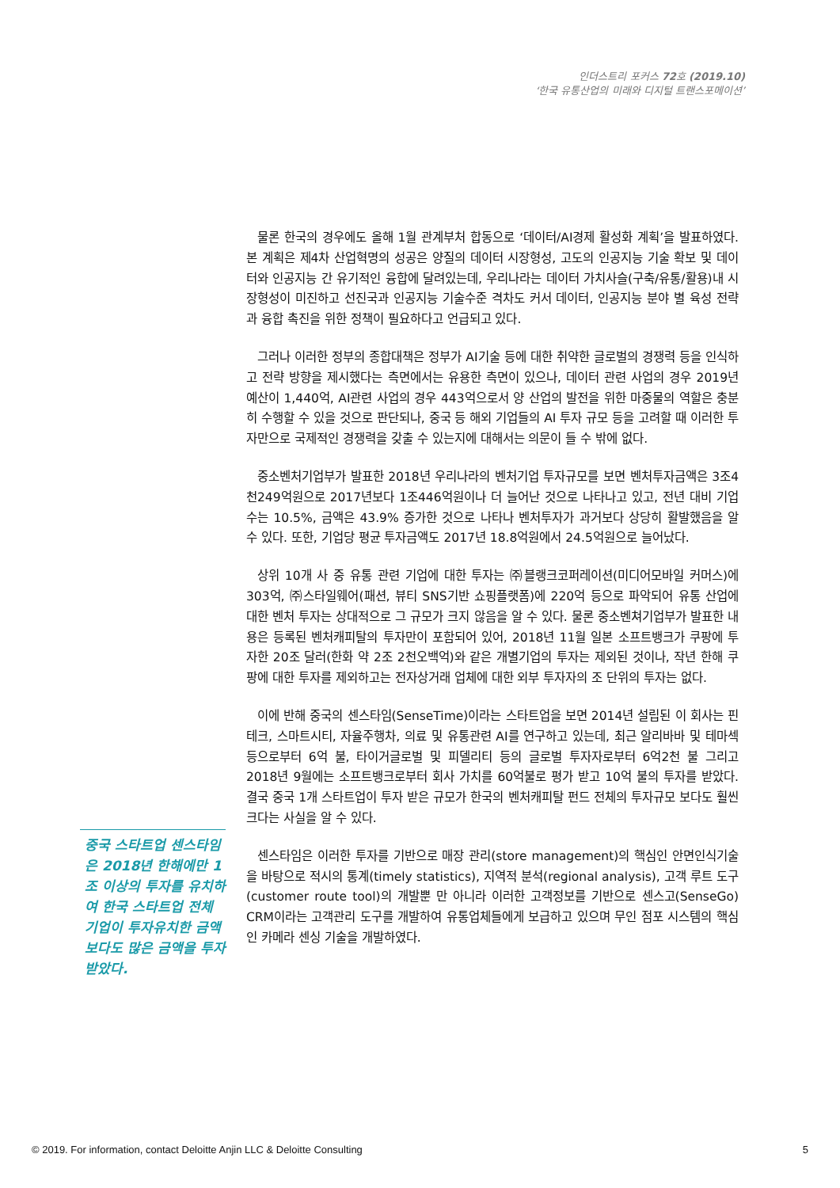인더스트리 포커스 72호 (2019.10)
‘한국 유통산업의 미래와 디지털 트랜스포메이션’
물론 한국의 경우에도 올해 1월 관계부처 합동으로 ‘데이터/AI경제 활성화 계획’을 발표하였다. 본 계획은 제4차 산업혁명의 성공은 양질의 데이터 시장형성, 고도의 인공지능 기술 확보 및 데이터와 인공지능 간 유기적인 융합에 달려있는데, 우리나라는 데이터 가치사슬(구축/유통/활용)내 시장형성이 미진하고 선진국과 인공지능 기술수준 격차도 커서 데이터, 인공지능 분야 별 육성 전략과 융합 촉진을 위한 정책이 필요하다고 언급되고 있다.
그러나 이러한 정부의 종합대책은 정부가 AI기술 등에 대한 취약한 글로벌의 경쟁력 등을 인식하고 전략 방향을 제시했다는 측면에서는 유용한 측면이 있으나, 데이터 관련 사업의 경우 2019년 예산이 1,440억, AI관련 사업의 경우 443억으로서 양 산업의 발전을 위한 마중물의 역할은 충분히 수행할 수 있을 것으로 판단되나, 중국 등 해외 기업들의 AI 투자 규모 등을 고려할 때 이러한 투자만으로 국제적인 경쟁력을 갖출 수 있는지에 대해서는 의문이 들 수 밖에 없다.
중소벤처기업부가 발표한 2018년 우리나라의 벤처기업 투자규모를 보면 벤처투자금액은 3조4천249억원으로 2017년보다 1조446억원이나 더 늘어난 것으로 나타나고 있고, 전년 대비 기업 수는 10.5%, 금액은 43.9% 증가한 것으로 나타나 벤처투자가 과거보다 상당히 활발했음을 알 수 있다. 또한, 기업당 평균 투자금액도 2017년 18.8억원에서 24.5억원으로 늘어났다.
상위 10개 사 중 유통 관련 기업에 대한 투자는 ㈜블랭크코퍼레이션(미디어모바일 커머스)에 303억, ㈜스타일웨어(패션, 뷰티 SNS기반 쇼핑플랫폼)에 220억 등으로 파악되어 유통 산업에 대한 벤처 투자는 상대적으로 그 규모가 크지 않음을 알 수 있다. 물론 중소벤쳐기업부가 발표한 내용은 등록된 벤처캐피탈의 투자만이 포함되어 있어, 2018년 11월 일본 소프트뱅크가 쿠팡에 투자한 20조 달러(한화 약 2조 2천오백억)와 같은 개별기업의 투자는 제외된 것이나, 작년 한해 쿠팡에 대한 투자를 제외하고는 전자상거래 업체에 대한 외부 투자자의 조 단위의 투자는 없다.
이에 반해 중국의 센스타임(SenseTime)이라는 스타트업을 보면 2014년 설립된 이 회사는 핀테크, 스마트시티, 자율주행차, 의료 및 유통관련 AI를 연구하고 있는데, 최근 알리바바 및 테마섹 등으로부터 6억 불, 타이거글로벌 및 피델리티 등의 글로벌 투자자로부터 6억2천 불 그리고 2018년 9월에는 소프트뱅크로부터 회사 가치를 60억불로 평가 받고 10억 불의 투자를 받았다. 결국 중국 1개 스타트업이 투자 받은 규모가 한국의 벤처캐피탈 펀드 전체의 투자규모 보다도 훨씬 크다는 사실을 알 수 있다.
센스타임은 이러한 투자를 기반으로 매장 관리(store management)의 핵심인 안면인식기술을 바탕으로 적시의 통계(timely statistics), 지역적 분석(regional analysis), 고객 루트 도구(customer route tool)의 개발뿐 만 아니라 이러한 고객정보를 기반으로 센스고(SenseGo) CRM이라는 고객관리 도구를 개발하여 유통업체들에게 보급하고 있으며 무인 점포 시스템의 핵심인 카메라 센싱 기술을 개발하였다.
중국 스타트업 센스타임은 2018년 한해에만 1조 이상의 투자를 유치하여 한국 스타트업 전체 기업이 투자유치한 금액보다도 많은 금액을 투자 받았다.
© 2019. For information, contact Deloitte Anjin LLC & Deloitte Consulting 5